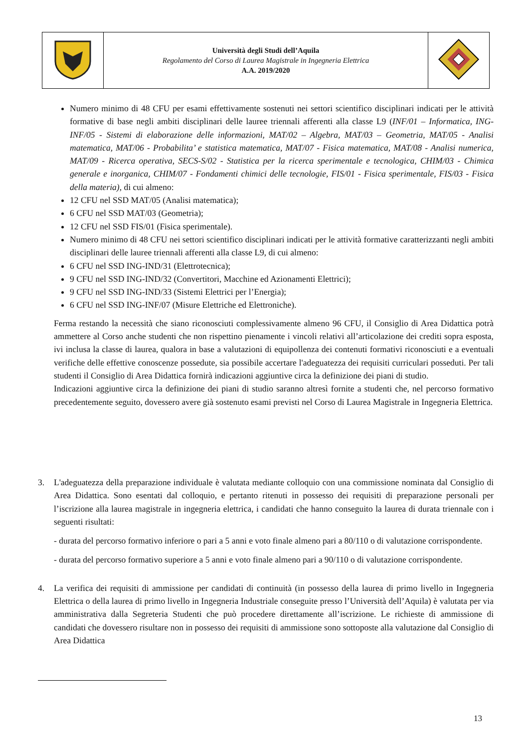| | Università degli Studi dell’Aquila Regolamento del Corso di Laurea Magistrale in Ingegneria Elettrica A.A. 2019/2020 | |
Numero minimo di 48 CFU per esami effettivamente sostenuti nei settori scientifico disciplinari indicati per le attività formative di base negli ambiti disciplinari delle lauree triennali afferenti alla classe L9 (INF/01 – Informatica, ING-INF/05 - Sistemi di elaborazione delle informazioni, MAT/02 – Algebra, MAT/03 – Geometria, MAT/05 - Analisi matematica, MAT/06 - Probabilita’ e statistica matematica, MAT/07 - Fisica matematica, MAT/08 - Analisi numerica, MAT/09 - Ricerca operativa, SECS-S/02 - Statistica per la ricerca sperimentale e tecnologica, CHIM/03 - Chimica generale e inorganica, CHIM/07 - Fondamenti chimici delle tecnologie, FIS/01 - Fisica sperimentale, FIS/03 - Fisica della materia), di cui almeno:
12 CFU nel SSD MAT/05 (Analisi matematica);
6 CFU nel SSD MAT/03 (Geometria);
12 CFU nel SSD FIS/01 (Fisica sperimentale).
Numero minimo di 48 CFU nei settori scientifico disciplinari indicati per le attività formative caratterizzanti negli ambiti disciplinari delle lauree triennali afferenti alla classe L9, di cui almeno:
6 CFU nel SSD ING-IND/31 (Elettrotecnica);
9 CFU nel SSD ING-IND/32 (Convertitori, Macchine ed Azionamenti Elettrici);
9 CFU nel SSD ING-IND/33 (Sistemi Elettrici per l’Energia);
6 CFU nel SSD ING-INF/07 (Misure Elettriche ed Elettroniche).
Ferma restando la necessità che siano riconosciuti complessivamente almeno 96 CFU, il Consiglio di Area Didattica potrà ammettere al Corso anche studenti che non rispettino pienamente i vincoli relativi all’articolazione dei crediti sopra esposta, ivi inclusa la classe di laurea, qualora in base a valutazioni di equipollenza dei contenuti formativi riconosciuti e a eventuali verifiche delle effettive conoscenze possedute, sia possibile accertare l'adeguatezza dei requisiti curriculari posseduti. Per tali studenti il Consiglio di Area Didattica fornirà indicazioni aggiuntive circa la definizione dei piani di studio.
Indicazioni aggiuntive circa la definizione dei piani di studio saranno altresì fornite a studenti che, nel percorso formativo precedentemente seguito, dovessero avere già sostenuto esami previsti nel Corso di Laurea Magistrale in Ingegneria Elettrica.
3. L'adeguatezza della preparazione individuale è valutata mediante colloquio con una commissione nominata dal Consiglio di Area Didattica. Sono esentati dal colloquio, e pertanto ritenuti in possesso dei requisiti di preparazione personali per l’iscrizione alla laurea magistrale in ingegneria elettrica, i candidati che hanno conseguito la laurea di durata triennale con i seguenti risultati:
- durata del percorso formativo inferiore o pari a 5 anni e voto finale almeno pari a 80/110 o di valutazione corrispondente.
- durata del percorso formativo superiore a 5 anni e voto finale almeno pari a 90/110 o di valutazione corrispondente.
4. La verifica dei requisiti di ammissione per candidati di continuità (in possesso della laurea di primo livello in Ingegneria Elettrica o della laurea di primo livello in Ingegneria Industriale conseguite presso l’Università dell’Aquila) è valutata per via amministrativa dalla Segreteria Studenti che può procedere direttamente all’iscrizione. Le richieste di ammissione di candidati che dovessero risultare non in possesso dei requisiti di ammissione sono sottoposte alla valutazione dal Consiglio di Area Didattica
13